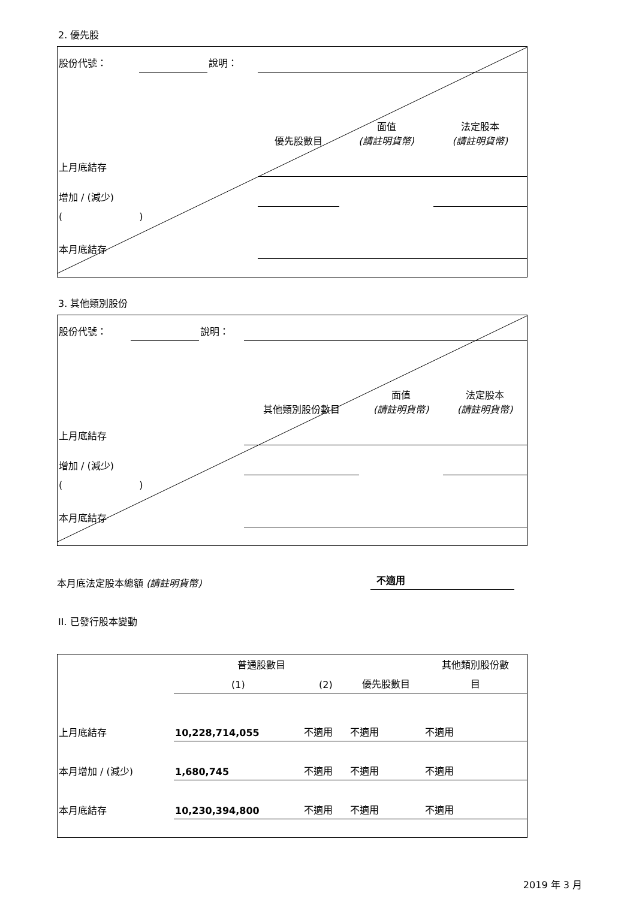2. 優先股
| 股份代號： | | 說明： | | | |
| | | | 優先股數目 | 面值 (請註明貨幣) | 法定股本 (請註明貨幣) |
| 上月底結存 | | | | | |
| 增加 / (減少) | | | | | |
| ( ) | | | | | |
| 本月底結存 | | | | | |
3. 其他類別股份
| 股份代號： | | 說明： | | | |
| | | | 其他類別股份數目 | 面值 (請註明貨幣) | 法定股本 (請註明貨幣) |
| 上月底結存 | | | | | |
| 增加 / (減少) | | | | | |
| ( ) | | | | | |
| 本月底結存 | | | | | |
本月底法定股本總額 (請註明貨幣) 不適用
II. 已發行股本變動
| | 普通股數目 | | | 其他類別股份數 |
| | (1) | (2) | 優先股數目 | 目 |
| 上月底結存 | 10,228,714,055 | 不適用 | 不適用 | 不適用 |
| 本月增加 / (減少) | 1,680,745 | 不適用 | 不適用 | 不適用 |
| 本月底結存 | 10,230,394,800 | 不適用 | 不適用 | 不適用 |
2019 年 3 月